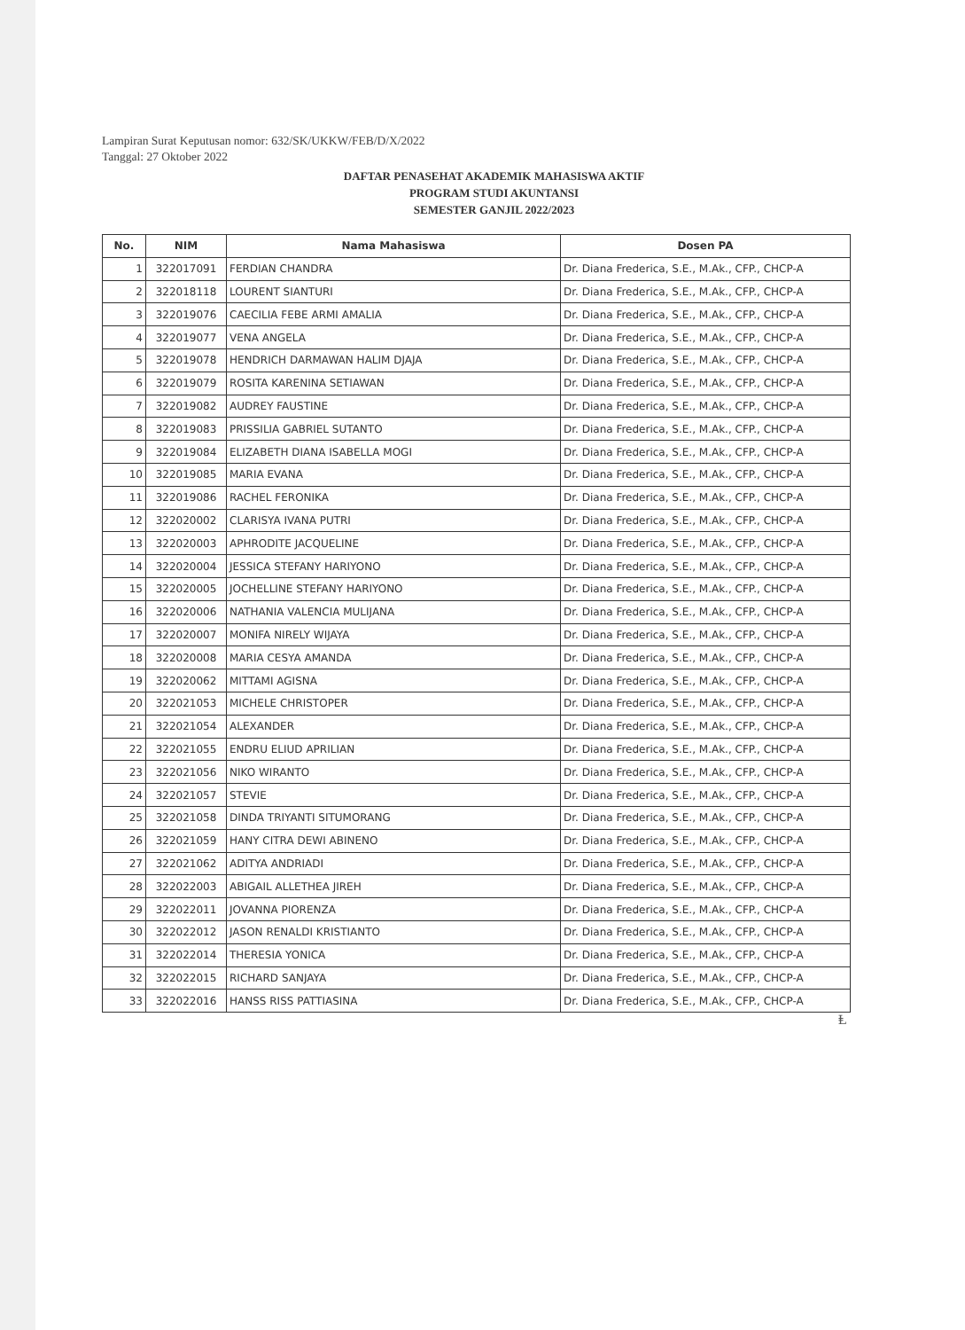Lampiran Surat Keputusan nomor: 632/SK/UKKW/FEB/D/X/2022
Tanggal: 27 Oktober 2022
DAFTAR PENASEHAT AKADEMIK MAHASISWA AKTIF
PROGRAM STUDI AKUNTANSI
SEMESTER GANJIL 2022/2023
| No. | NIM | Nama Mahasiswa | Dosen PA |
| --- | --- | --- | --- |
| 1 | 322017091 | FERDIAN CHANDRA | Dr. Diana Frederica, S.E., M.Ak., CFP., CHCP-A |
| 2 | 322018118 | LOURENT SIANTURI | Dr. Diana Frederica, S.E., M.Ak., CFP., CHCP-A |
| 3 | 322019076 | CAECILIA FEBE ARMI AMALIA | Dr. Diana Frederica, S.E., M.Ak., CFP., CHCP-A |
| 4 | 322019077 | VENA ANGELA | Dr. Diana Frederica, S.E., M.Ak., CFP., CHCP-A |
| 5 | 322019078 | HENDRICH DARMAWAN HALIM DJAJA | Dr. Diana Frederica, S.E., M.Ak., CFP., CHCP-A |
| 6 | 322019079 | ROSITA KARENINA SETIAWAN | Dr. Diana Frederica, S.E., M.Ak., CFP., CHCP-A |
| 7 | 322019082 | AUDREY FAUSTINE | Dr. Diana Frederica, S.E., M.Ak., CFP., CHCP-A |
| 8 | 322019083 | PRISSILIA GABRIEL SUTANTO | Dr. Diana Frederica, S.E., M.Ak., CFP., CHCP-A |
| 9 | 322019084 | ELIZABETH DIANA ISABELLA MOGI | Dr. Diana Frederica, S.E., M.Ak., CFP., CHCP-A |
| 10 | 322019085 | MARIA EVANA | Dr. Diana Frederica, S.E., M.Ak., CFP., CHCP-A |
| 11 | 322019086 | RACHEL FERONIKA | Dr. Diana Frederica, S.E., M.Ak., CFP., CHCP-A |
| 12 | 322020002 | CLARISYA IVANA PUTRI | Dr. Diana Frederica, S.E., M.Ak., CFP., CHCP-A |
| 13 | 322020003 | APHRODITE JACQUELINE | Dr. Diana Frederica, S.E., M.Ak., CFP., CHCP-A |
| 14 | 322020004 | JESSICA STEFANY HARIYONO | Dr. Diana Frederica, S.E., M.Ak., CFP., CHCP-A |
| 15 | 322020005 | JOCHELLINE STEFANY HARIYONO | Dr. Diana Frederica, S.E., M.Ak., CFP., CHCP-A |
| 16 | 322020006 | NATHANIA VALENCIA MULIJANA | Dr. Diana Frederica, S.E., M.Ak., CFP., CHCP-A |
| 17 | 322020007 | MONIFA NIRELY WIJAYA | Dr. Diana Frederica, S.E., M.Ak., CFP., CHCP-A |
| 18 | 322020008 | MARIA CESYA AMANDA | Dr. Diana Frederica, S.E., M.Ak., CFP., CHCP-A |
| 19 | 322020062 | MITTAMI AGISNA | Dr. Diana Frederica, S.E., M.Ak., CFP., CHCP-A |
| 20 | 322021053 | MICHELE CHRISTOPER | Dr. Diana Frederica, S.E., M.Ak., CFP., CHCP-A |
| 21 | 322021054 | ALEXANDER | Dr. Diana Frederica, S.E., M.Ak., CFP., CHCP-A |
| 22 | 322021055 | ENDRU ELIUD APRILIAN | Dr. Diana Frederica, S.E., M.Ak., CFP., CHCP-A |
| 23 | 322021056 | NIKO WIRANTO | Dr. Diana Frederica, S.E., M.Ak., CFP., CHCP-A |
| 24 | 322021057 | STEVIE | Dr. Diana Frederica, S.E., M.Ak., CFP., CHCP-A |
| 25 | 322021058 | DINDA TRIYANTI SITUMORANG | Dr. Diana Frederica, S.E., M.Ak., CFP., CHCP-A |
| 26 | 322021059 | HANY CITRA DEWI ABINENO | Dr. Diana Frederica, S.E., M.Ak., CFP., CHCP-A |
| 27 | 322021062 | ADITYA ANDRIADI | Dr. Diana Frederica, S.E., M.Ak., CFP., CHCP-A |
| 28 | 322022003 | ABIGAIL ALLETHEA JIREH | Dr. Diana Frederica, S.E., M.Ak., CFP., CHCP-A |
| 29 | 322022011 | JOVANNA PIORENZA | Dr. Diana Frederica, S.E., M.Ak., CFP., CHCP-A |
| 30 | 322022012 | JASON RENALDI KRISTIANTO | Dr. Diana Frederica, S.E., M.Ak., CFP., CHCP-A |
| 31 | 322022014 | THERESIA YONICA | Dr. Diana Frederica, S.E., M.Ak., CFP., CHCP-A |
| 32 | 322022015 | RICHARD SANJAYA | Dr. Diana Frederica, S.E., M.Ak., CFP., CHCP-A |
| 33 | 322022016 | HANSS RISS PATTIASINA | Dr. Diana Frederica, S.E., M.Ak., CFP., CHCP-A |
Ⱡ